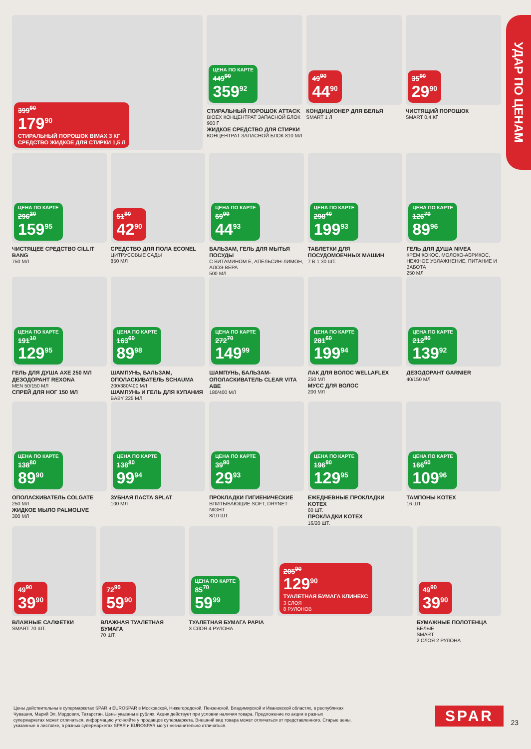УДАР ПО ЦЕНАМ
399<sup>90</sup>
179<sup>90</sup>
СТИРАЛЬНЫЙ ПОРОШОК BIMAX 3 КГ
СРЕДСТВО ЖИДКОЕ ДЛЯ СТИРКИ 1,5 Л
ЦЕНА ПО КАРТЕ
449<sup>90</sup>
359<sup>92</sup>
СТИРАЛЬНЫЙ ПОРОШОК ATTACK
BIOEX КОНЦЕНТРАТ ЗАПАСНОЙ БЛОК 900 Г
ЖИДКОЕ СРЕДСТВО ДЛЯ СТИРКИ
КОНЦЕНТРАТ ЗАПАСНОЙ БЛОК 810 МЛ
49<sup>90</sup>
44<sup>90</sup>
КОНДИЦИОНЕР ДЛЯ БЕЛЬЯ
SMART 1 Л
35<sup>90</sup>
29<sup>90</sup>
ЧИСТЯЩИЙ ПОРОШОК
SMART 0,4 КГ
ЦЕНА ПО КАРТЕ
296<sup>20</sup>
159<sup>95</sup>
ЧИСТЯЩЕЕ СРЕДСТВО CILLIT BANG
750 МЛ
51<sup>90</sup>
42<sup>90</sup>
СРЕДСТВО ДЛЯ ПОЛА ECONEL
ЦИТРУСОВЫЕ САДЫ
850 МЛ
ЦЕНА ПО КАРТЕ
59<sup>90</sup>
44<sup>93</sup>
БАЛЬЗАМ, ГЕЛЬ ДЛЯ МЫТЬЯ ПОСУДЫ
С ВИТАМИНОМ Е, АПЕЛЬСИН-ЛИМОН, АЛОЭ ВЕРА
500 МЛ
ЦЕНА ПО КАРТЕ
298<sup>40</sup>
199<sup>93</sup>
ТАБЛЕТКИ ДЛЯ ПОСУДОМОЕЧНЫХ МАШИН
7 В 1 30 ШТ.
ЦЕНА ПО КАРТЕ
126<sup>70</sup>
89<sup>96</sup>
ГЕЛЬ ДЛЯ ДУША NIVEA
КРЕМ КОКОС, МОЛОКО-АБРИКОС, НЕЖНОЕ УВЛАЖНЕНИЕ, ПИТАНИЕ И ЗАБОТА
250 МЛ
ЦЕНА ПО КАРТЕ
191<sup>10</sup>
129<sup>95</sup>
ГЕЛЬ ДЛЯ ДУША AXE 250 МЛ
ДЕЗОДОРАНТ REXONA
MEN 50/150 МЛ
СПРЕЙ ДЛЯ НОГ 150 МЛ
ЦЕНА ПО КАРТЕ
163<sup>60</sup>
89<sup>98</sup>
ШАМПУНЬ, БАЛЬЗАМ, ОПОЛАСКИВАТЕЛЬ SCHAUMA
200/380/400 МЛ
ШАМПУНЬ И ГЕЛЬ ДЛЯ КУПАНИЯ
BABY 225 МЛ
ЦЕНА ПО КАРТЕ
272<sup>70</sup>
149<sup>99</sup>
ШАМПУНЬ, БАЛЬЗАМ-ОПОЛАСКИВАТЕЛЬ CLEAR VITA ABE
180/400 МЛ
ЦЕНА ПО КАРТЕ
281<sup>60</sup>
199<sup>94</sup>
ЛАК ДЛЯ ВОЛОС WELLAFLEX
250 МЛ
МУСС ДЛЯ ВОЛОС
200 МЛ
ЦЕНА ПО КАРТЕ
212<sup>80</sup>
139<sup>92</sup>
ДЕЗОДОРАНТ GARNIER
40/150 МЛ
ЦЕНА ПО КАРТЕ
138<sup>80</sup>
89<sup>90</sup>
ОПОЛАСКИВАТЕЛЬ COLGATE
250 МЛ
ЖИДКОЕ МЫЛО PALMOLIVE
300 МЛ
ЦЕНА ПО КАРТЕ
138<sup>80</sup>
99<sup>94</sup>
ЗУБНАЯ ПАСТА SPLAT
100 МЛ
ЦЕНА ПО КАРТЕ
39<sup>90</sup>
29<sup>93</sup>
ПРОКЛАДКИ ГИГИЕНИЧЕСКИЕ
ВПИТЫВАЮЩИЕ SOFT, DRYNET NIGHT
8/10 ШТ.
ЦЕНА ПО КАРТЕ
196<sup>90</sup>
129<sup>95</sup>
ЕЖЕДНЕВНЫЕ ПРОКЛАДКИ KOTEX
60 ШТ.
ПРОКЛАДКИ KOTEX
16/20 ШТ.
ЦЕНА ПО КАРТЕ
166<sup>60</sup>
109<sup>96</sup>
ТАМПОНЫ KOTEX
16 ШТ.
49<sup>90</sup>
39<sup>90</sup>
ВЛАЖНЫЕ САЛФЕТКИ
SMART 70 ШТ.
72<sup>90</sup>
59<sup>90</sup>
ВЛАЖНАЯ ТУАЛЕТНАЯ БУМАГА
70 ШТ.
ЦЕНА ПО КАРТЕ
85<sup>70</sup>
59<sup>99</sup>
ТУАЛЕТНАЯ БУМАГА PAPIA
3 СЛОЯ 4 РУЛОНА
205<sup>90</sup>
129<sup>90</sup>
ТУАЛЕТНАЯ БУМАГА КЛИНЕКС
3 СЛОЯ
8 РУЛОНОВ
49<sup>90</sup>
39<sup>90</sup>
БУМАЖНЫЕ ПОЛОТЕНЦА
БЕЛЫЕ
SMART
2 СЛОЯ 2 РУЛОНА
Цены действительны в супермаркетах SPAR и EUROSPAR в Московской, Нижегородской, Пензенской, Владимирской и Ивановской областях, в республиках Чувашия, Марий Эл, Мордовия, Татарстан. Цены указаны в рублях. Акция действует при условии наличия товара. Предложение по акции в разных супермаркетах может отличаться, информацию уточняйте у продавцов супермаркета. Внешний вид товара может отличаться от представленного. Старые цены, указанные в листовке, в разных супермаркетах SPAR и EUROSPAR могут незначительно отличаться.
SPAR 23